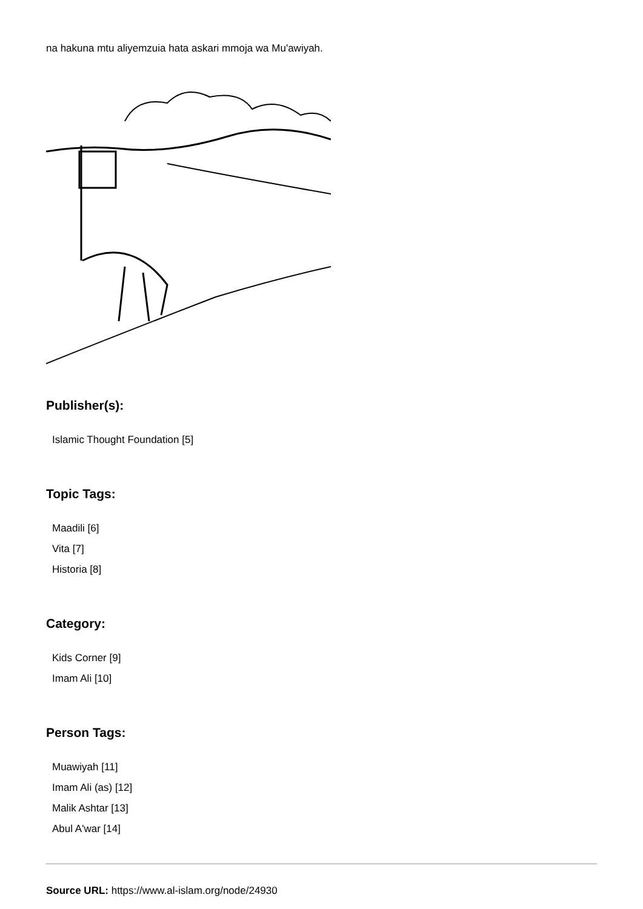na hakuna mtu aliyemzuia hata askari mmoja wa Mu'awiyah.
Publisher(s):
Islamic Thought Foundation [5]
Topic Tags:
Maadili [6]
Vita [7]
Historia [8]
Category:
Kids Corner [9]
Imam Ali [10]
Person Tags:
Muawiyah [11]
Imam Ali (as) [12]
Malik Ashtar [13]
Abul A'war [14]
Source URL: https://www.al-islam.org/node/24930